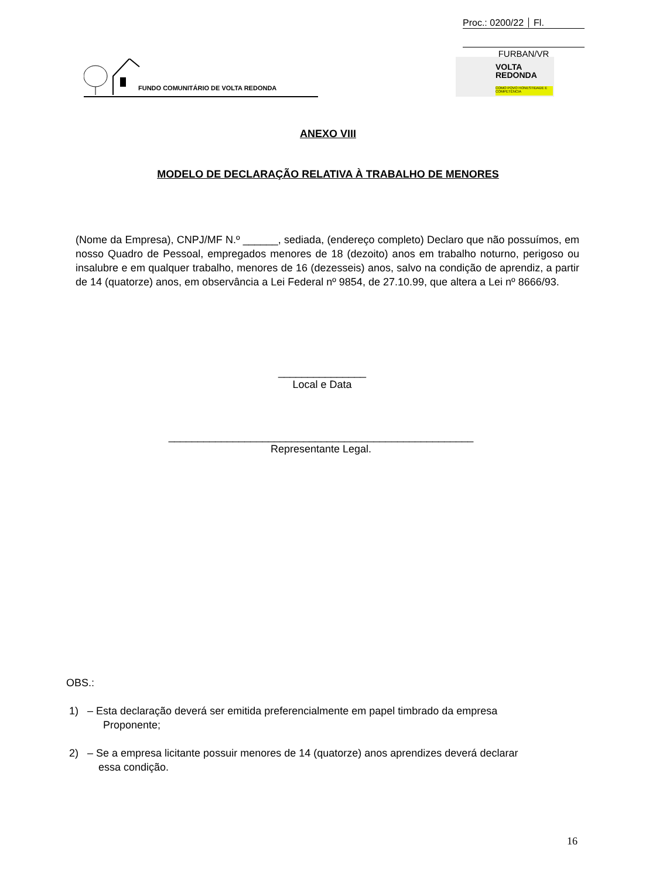Proc.: 0200/22 Fl.
FURBAN/VR
FUNDO COMUNITÁRIO DE VOLTA REDONDA
VOLTA
REDONDA
COMO POVO HONESTIDADE E COMPETÊNCIA
ANEXO VIII
MODELO DE DECLARAÇÃO RELATIVA À TRABALHO DE MENORES
(Nome da Empresa), CNPJ/MF N.º ______, sediada, (endereço completo) Declaro que não possuímos, em nosso Quadro de Pessoal, empregados menores de 18 (dezoito) anos em trabalho noturno, perigoso ou insalubre e em qualquer trabalho, menores de 16 (dezesseis) anos, salvo na condição de aprendiz, a partir de 14 (quatorze) anos, em observância a Lei Federal nº 9854, de 27.10.99, que altera a Lei nº 8666/93.
_______________
Local e Data
____________________________________________________
Representante Legal.
OBS.:
1) – Esta declaração deverá ser emitida preferencialmente em papel timbrado da empresa
Proponente;
2) – Se a empresa licitante possuir menores de 14 (quatorze) anos aprendizes deverá declarar
essa condição.
16